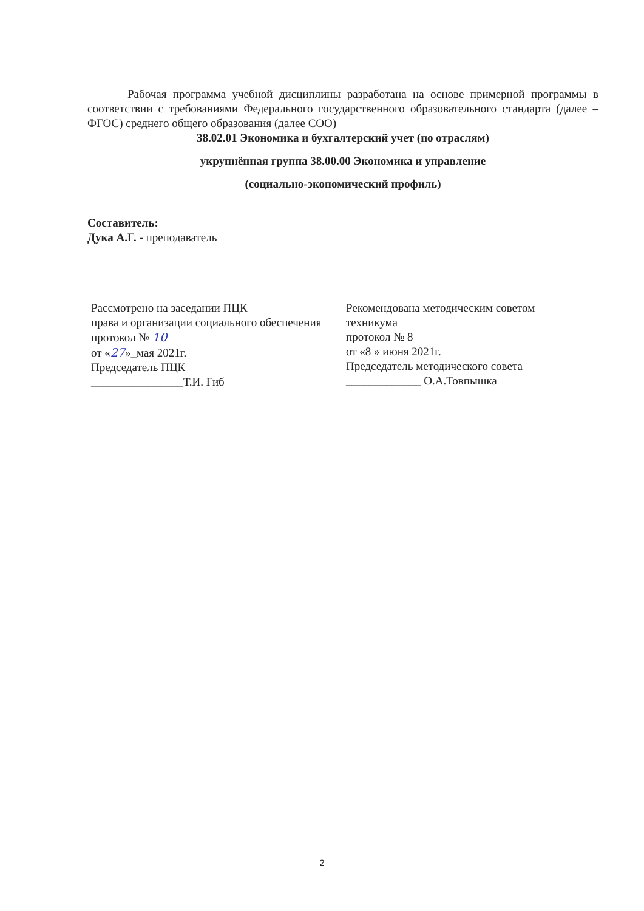Рабочая программа учебной дисциплины разработана на основе примерной программы в соответствии с требованиями Федерального государственного образовательного стандарта (далее – ФГОС) среднего общего образования (далее СОО)
38.02.01 Экономика и бухгалтерский учет (по отраслям)
укрупнённая группа 38.00.00 Экономика и управление
(социально-экономический профиль)
Составитель:
Дука А.Г. - преподаватель
Рассмотрено на заседании ПЦК
права и организации социального обеспечения
протокол № 10
от «27»_мая 2021г.
Председатель ПЦК
________________Т.И. Гиб
Рекомендована методическим советом техникума
протокол № 8
от «8 » июня 2021г.
Председатель методического совета
_____________ О.А.Товпышка
2